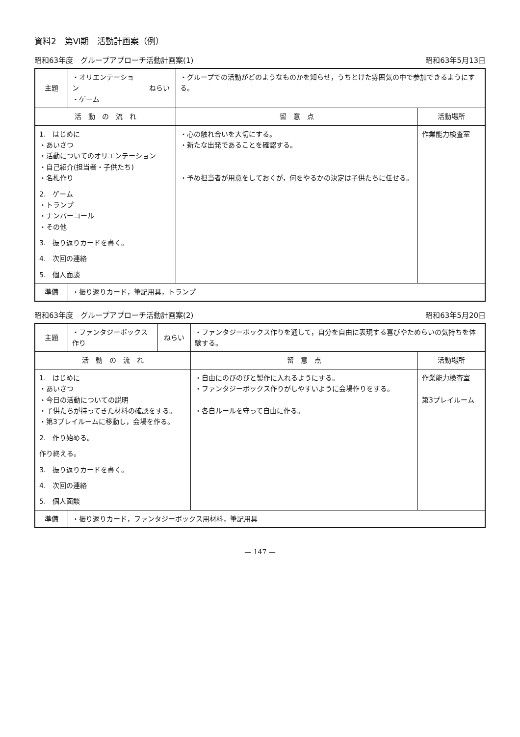資料2　第Ⅵ期　活動計画案（例）
昭和63年度　グループアプローチ活動計画案(1) 昭和63年5月13日
| 主題 | ・オリエンテーション ・ゲーム | ねらい | ・グループでの活動がどのようなものかを知らせ，うちとけた雰囲気の中で参加できるようにする。 | |
| 活 動 の 流 れ | | | 留 意 点 | 活動場所 |
| 1. はじめに ・あいさつ ・活動についてのオリエンテーション ・自己紹介(担当者・子供たち) ・名札作り 2. ゲーム ・トランプ ・ナンバーコール ・その他 3. 振り返りカードを書く。 4. 次回の連絡 5. 個人面談 | | | ・心の触れ合いを大切にする。 ・新たな出発であることを確認する。 ・予め担当者が用意をしておくが，何をやるかの決定は子供たちに任せる。 | 作業能力検査室 |
| 準備 | ・振り返りカード，筆記用具，トランプ | | | |
昭和63年度　グループアプローチ活動計画案(2) 昭和63年5月20日
| 主題 | ・ファンタジーボックス作り | ねらい | ・ファンタジーボックス作りを通して，自分を自由に表現する喜びやためらいの気持ちを体験する。 | |
| 活 動 の 流 れ | | | 留 意 点 | 活動場所 |
| 1. はじめに ・あいさつ ・今日の活動についての説明 ・子供たちが持ってきた材料の確認をする。 ・第3プレイルームに移動し，会場を作る。 2. 作り始める。 作り終える。 3. 振り返りカードを書く。 4. 次回の連絡 5. 個人面談 | | | ・自由にのびのびと製作に入れるようにする。 ・ファンタジーボックス作りがしやすいように会場作りをする。 ・各自ルールを守って自由に作る。 | 作業能力検査室 第3プレイルーム |
| 準備 | ・振り返りカード，ファンタジーボックス用材料，筆記用具 | | | |
— 147 —